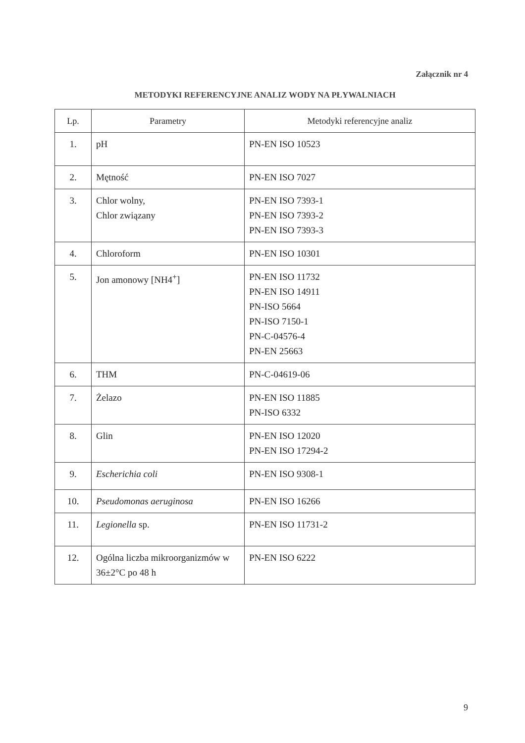Załącznik nr 4
METODYKI REFERENCYJNE ANALIZ WODY NA PŁYWALNIACH
| Lp. | Parametry | Metodyki referencyjne analiz |
| --- | --- | --- |
| 1. | pH | PN-EN ISO 10523 |
| 2. | Mętność | PN-EN ISO 7027 |
| 3. | Chlor wolny, Chlor związany | PN-EN ISO 7393-1 PN-EN ISO 7393-2 PN-EN ISO 7393-3 |
| 4. | Chloroform | PN-EN ISO 10301 |
| 5. | Jon amonowy [NH4<sup>+</sup>] | PN-EN ISO 11732 PN-EN ISO 14911 PN-ISO 5664 PN-ISO 7150-1 PN-C-04576-4 PN-EN 25663 |
| 6. | THM | PN-C-04619-06 |
| 7. | Żelazo | PN-EN ISO 11885 PN-ISO 6332 |
| 8. | Glin | PN-EN ISO 12020 PN-EN ISO 17294-2 |
| 9. | Escherichia coli | PN-EN ISO 9308-1 |
| 10. | Pseudomonas aeruginosa | PN-EN ISO 16266 |
| 11. | Legionella sp. | PN-EN ISO 11731-2 |
| 12. | Ogólna liczba mikroorganizmów w 36±2°C po 48 h | PN-EN ISO 6222 |
9